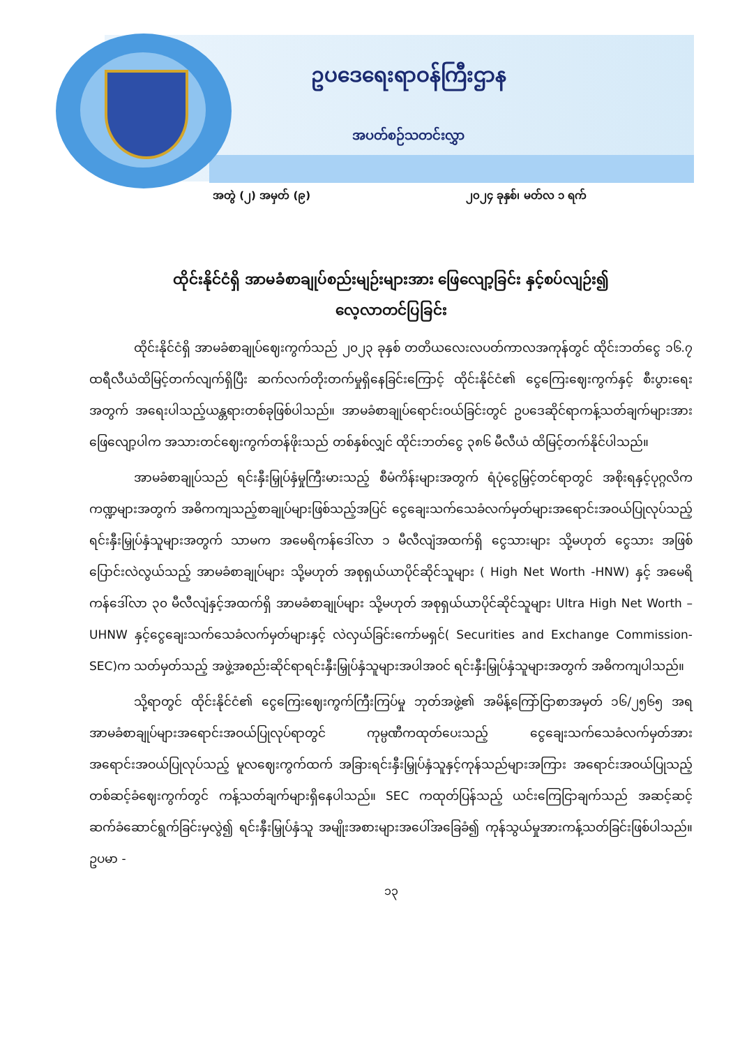ဥပဒေရေးရာဝန်ကြီးဌာန
အပတ်စဉ်သတင်းလွှာ
အတွဲ (၂) အမှတ် (၉) ၂၀၂၄ ခုနှစ်၊ မတ်လ ၁ ရက်
ထိုင်းနိုင်ငံရှိ အာမခံစာချုပ်စည်းမျဉ်းများအား ဖြေလျော့ခြင်း နှင့်စပ်လျဉ်း၍
လေ့လာတင်ပြခြင်း
ထိုင်းနိုင်ငံရှိ အာမခံစာချုပ်ဈေးကွက်သည် ၂၀၂၃ ခုနှစ် တတိယလေးလပတ်ကာလအကုန်တွင် ထိုင်းဘတ်ငွေ ၁၆.၇ ထရီလီယံထိမြင့်တက်လျက်ရှိပြီး ဆက်လက်တိုးတက်မှုရှိနေခြင်းကြောင့် ထိုင်းနိုင်ငံ၏ ငွေကြေးဈေးကွက်နှင့် စီးပွားရေးအတွက် အရေးပါသည့်ယန္တရားတစ်ခုဖြစ်ပါသည်။ အာမခံစာချုပ်ရောင်းဝယ်ခြင်းတွင် ဥပဒေဆိုင်ရာကန့်သတ်ချက်များအားဖြေလျော့ပါက အသားတင်ဈေးကွက်တန်ဖိုးသည် တစ်နှစ်လျှင် ထိုင်းဘတ်ငွေ ၃၈၆ မီလီယံ ထိမြင့်တက်နိုင်ပါသည်။
အာမခံစာချုပ်သည် ရင်းနှီးမြှုပ်နှံမှုကြီးမားသည့် စီမံကိန်းများအတွက် ရံပုံငွေမြှင့်တင်ရာတွင် အစိုးရနှင့်ပုဂ္ဂလိကကဏ္ဍများအတွက် အဓိကကျသည့်စာချုပ်များဖြစ်သည့်အပြင် ငွေချေးသက်သေခံလက်မှတ်များအရောင်းအဝယ်ပြုလုပ်သည့် ရင်းနှီးမြှုပ်နှံသူများအတွက် သာမက အမေရိကန်ဒေါ်လာ ၁ မီလီလျံအထက်ရှိ ငွေသားများ သို့မဟုတ် ငွေသား အဖြစ် ပြောင်းလဲလွယ်သည့် အာမခံစာချုပ်များ သို့မဟုတ် အစုရှယ်ယာပိုင်ဆိုင်သူများ ( High Net Worth -HNW) နှင့် အမေရိကန်ဒေါ်လာ ၃၀ မီလီလျံနှင့်အထက်ရှိ အာမခံစာချုပ်များ သို့မဟုတ် အစုရှယ်ယာပိုင်ဆိုင်သူများ Ultra High Net Worth – UHNW နှင့်ငွေချေးသက်သေခံလက်မှတ်များနှင့် လဲလှယ်ခြင်းကော်မရှင်( Securities and Exchange Commission-SEC)က သတ်မှတ်သည့် အဖွဲ့အစည်းဆိုင်ရာရင်းနှီးမြှုပ်နှံသူများအပါအဝင် ရင်းနှီးမြှုပ်နှံသူများအတွက် အဓိကကျပါသည်။
သို့ရာတွင် ထိုင်းနိုင်ငံ၏ ငွေကြေးဈေးကွက်ကြီးကြပ်မှု ဘုတ်အဖွဲ့၏ အမိန့်ကြော်ငြာစာအမှတ် ၁၆/၂၅၆၅ အရ အာမခံစာချုပ်များအရောင်းအဝယ်ပြုလုပ်ရာတွင် ကုမ္ပဏီကထုတ်ပေးသည့် ငွေချေးသက်သေခံလက်မှတ်အား အရောင်းအဝယ်ပြုလုပ်သည့် မူလဈေးကွက်ထက် အခြားရင်းနှီးမြှုပ်နှံသူနှင့်ကုန်သည်များအကြား အရောင်းအဝယ်ပြုသည့် တစ်ဆင့်ခံဈေးကွက်တွင် ကန့်သတ်ချက်များရှိနေပါသည်။ SEC ကထုတ်ပြန်သည့် ယင်းကြေငြာချက်သည် အဆင့်ဆင့်ဆက်ခံဆောင်ရွက်ခြင်းမှလွဲ၍ ရင်းနှီးမြှုပ်နှံသူ အမျိုးအစားများအပေါ်အခြေခံ၍ ကုန်သွယ်မှုအားကန့်သတ်ခြင်းဖြစ်ပါသည်။ ဥပမာ -
၁၃